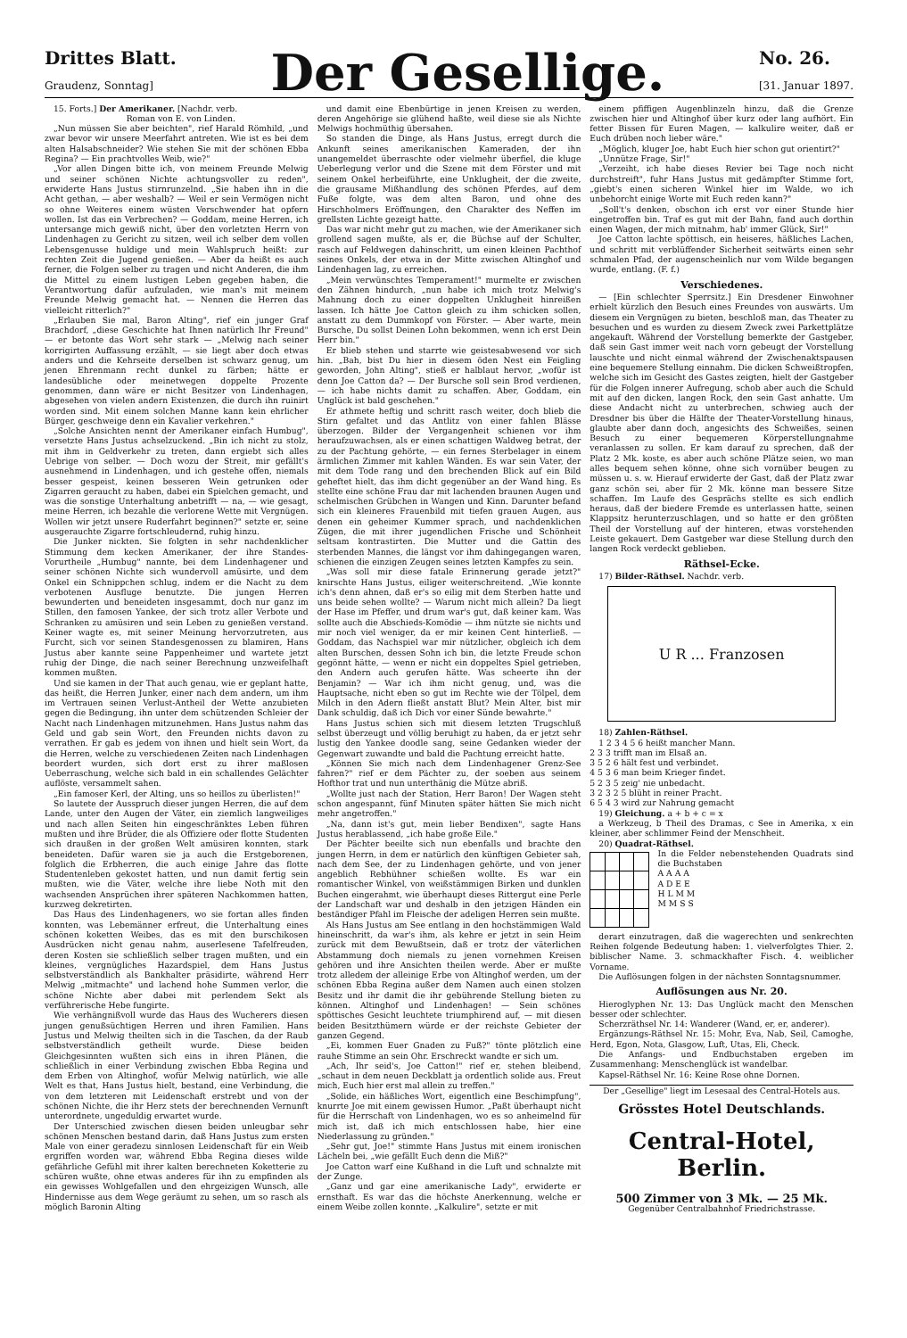Drittes Blatt.
Graudenz, Sonntag]
Der Gesellige.
No. 26.
[31. Januar 1897.
15. Forts.] Der Amerikaner. [Nachdr. verb.
Roman von E. von Linden.
„Nun müssen Sie aber beichten", rief Harald Römhild, „und zwar bevor wir unsere Meerfahrt antreten. Wie ist es bei dem alten Halsabschneider? Wie stehen Sie mit der schönen Ebba Regina? — Ein prachtvolles Weib, wie?"
„Vor allen Dingen bitte ich, von meinem Freunde Melwig und seiner schönen Nichte achtungsvoller zu reden", erwiderte Hans Justus stirnrunzelnd. „Sie haben ihn in die Acht gethan, — aber weshalb? — Weil er sein Vermögen nicht so ohne Weiteres einem wüsten Verschwender hat opfern wollen. Ist das ein Verbrechen? — Goddam, meine Herren, ich untersange mich gewiß nicht, über den vorletzten Herrn von Lindenhagen zu Gericht zu sitzen, weil ich selber dem vollen Lebensgenusse huldige und mein Wahlspruch heißt: zur rechten Zeit die Jugend genießen. — Aber da heißt es auch ferner, die Folgen selber zu tragen und nicht Anderen, die ihm die Mittel zu einem lustigen Leben gegeben haben, die Verantwortung dafür aufzuladen, wie man's mit meinem Freunde Melwig gemacht hat. — Nennen die Herren das vielleicht ritterlich?"
„Erlauben Sie mal, Baron Alting", rief ein junger Graf Brachdorf, „diese Geschichte hat Ihnen natürlich Ihr Freund" — er betonte das Wort sehr stark — „Melwig nach seiner korrigirten Auffassung erzählt, — sie liegt aber doch etwas anders und die Kehrseite derselben ist schwarz genug, um jenen Ehrenmann recht dunkel zu färben; hätte er landesübliche oder meinetwegen doppelte Prozente genommen, dann wäre er nicht Besitzer von Lindenhagen, abgesehen von vielen andern Existenzen, die durch ihn ruinirt worden sind. Mit einem solchen Manne kann kein ehrlicher Bürger, geschweige denn ein Kavalier verkehren."
„Solche Ansichten nennt der Amerikaner einfach Humbug", versetzte Hans Justus achselzuckend. „Bin ich nicht zu stolz, mit ihm in Geldverkehr zu treten, dann ergiebt sich alles Uebrige von selber. — Doch wozu der Streit, mir gefällt's ausnehmend in Lindenhagen, und ich gestehe offen, niemals besser gespeist, keinen besseren Wein getrunken oder Zigarren geraucht zu haben, dabei ein Spielchen gemacht, und was die sonstige Unterhaltung anbetrifft — na, — wie gesagt, meine Herren, ich bezahle die verlorene Wette mit Vergnügen. Wollen wir jetzt unsere Ruderfahrt beginnen?" setzte er, seine ausgerauchte Zigarre fortschleudernd, ruhig hinzu.
Die Junker nickten. Sie folgten in sehr nachdenklicher Stimmung dem kecken Amerikaner, der ihre Standes-Vorurtheile „Humbug" nannte, bei dem Lindenhagener und seiner schönen Nichte sich wundervoll amüsirte, und dem Onkel ein Schnippchen schlug, indem er die Nacht zu dem verbotenen Ausfluge benutzte. Die jungen Herren bewunderten und beneideten insgesammt, doch nur ganz im Stillen, den famosen Yankee, der sich trotz aller Verbote und Schranken zu amüsiren und sein Leben zu genießen verstand. Keiner wagte es, mit seiner Meinung hervorzutreten, aus Furcht, sich vor seinen Standesgenossen zu blamiren, Hans Justus aber kannte seine Pappenheimer und wartete jetzt ruhig der Dinge, die nach seiner Berechnung unzweifelhaft kommen mußten.
Und sie kamen in der That auch genau, wie er geplant hatte, das heißt, die Herren Junker, einer nach dem andern, um ihm im Vertrauen seinen Verlust-Antheil der Wette anzubieten gegen die Bedingung, ihn unter dem schützenden Schleier der Nacht nach Lindenhagen mitzunehmen. Hans Justus nahm das Geld und gab sein Wort, den Freunden nichts davon zu verrathen. Er gab es jedem von ihnen und hielt sein Wort, da die Herren, welche zu verschiedenen Zeiten nach Lindenhagen beordert wurden, sich dort erst zu ihrer maßlosen Ueberraschung, welche sich bald in ein schallendes Gelächter auflöste, versammelt sahen.
„Ein famoser Kerl, der Alting, uns so heillos zu überlisten!"
So lautete der Ausspruch dieser jungen Herren, die auf dem Lande, unter den Augen der Väter, ein ziemlich langweiliges und nach allen Seiten hin eingeschränktes Leben führen mußten und ihre Brüder, die als Offiziere oder flotte Studenten sich draußen in der großen Welt amüsiren konnten, stark beneideten. Dafür waren sie ja auch die Erstgeborenen, folglich die Erbherren, die auch einige Jahre das flotte Studentenleben gekostet hatten, und nun damit fertig sein mußten, wie die Väter, welche ihre liebe Noth mit den wachsenden Ansprüchen ihrer späteren Nachkommen hatten, kurzweg dekretirten.
Das Haus des Lindenhageners, wo sie fortan alles finden konnten, was Lebemänner erfreut, die Unterhaltung eines schönen koketten Weibes, das es mit den burschikosen Ausdrücken nicht genau nahm, auserlesene Tafelfreuden, deren Kosten sie schließlich selber tragen mußten, und ein kleines, vergnügliches Hazardspiel, dem Hans Justus selbstverständlich als Bankhalter präsidirte, während Herr Melwig „mitmachte" und lachend hohe Summen verlor, die schöne Nichte aber dabei mit perlendem Sekt als verführerische Hebe fungirte.
Wie verhängnißvoll wurde das Haus des Wucherers diesen jungen genußsüchtigen Herren und ihren Familien. Hans Justus und Melwig theilten sich in die Taschen, da der Raub selbstverständlich getheilt wurde. Diese beiden Gleichgesinnten wußten sich eins in ihren Plänen, die schließlich in einer Verbindung zwischen Ebba Regina und dem Erben von Altinghof, wofür Melwig natürlich, wie alle Welt es that, Hans Justus hielt, bestand, eine Verbindung, die von dem letzteren mit Leidenschaft erstrebt und von der schönen Nichte, die ihr Herz stets der berechnenden Vernunft unterordnete, ungeduldig erwartet wurde.
Der Unterschied zwischen diesen beiden unleugbar sehr schönen Menschen bestand darin, daß Hans Justus zum ersten Male von einer geradezu sinnlosen Leidenschaft für ein Weib ergriffen worden war, während Ebba Regina dieses wilde gefährliche Gefühl mit ihrer kalten berechneten Koketterie zu schüren wußte, ohne etwas anderes für ihn zu empfinden als ein gewisses Wohlgefallen und den ehrgeizigen Wunsch, alle Hindernisse aus dem Wege geräumt zu sehen, um so rasch als möglich Baronin Alting
und damit eine Ebenbürtige in jenen Kreisen zu werden, deren Angehörige sie glühend haßte, weil diese sie als Nichte Melwigs hochmüthig übersahen.
So standen die Dinge, als Hans Justus, erregt durch die Ankunft seines amerikanischen Kameraden, der ihn unangemeldet überraschte oder vielmehr überfiel, die kluge Ueberlegung verlor und die Szene mit dem Förster und mit seinem Onkel herbeiführte, eine Unklugheit, der die zweite, die grausame Mißhandlung des schönen Pferdes, auf dem Fuße folgte, was dem alten Baron, und ohne des Hirschholmers Eröffnungen, den Charakter des Neffen im grellsten Lichte gezeigt hatte.
Das war nicht mehr gut zu machen, wie der Amerikaner sich grollend sagen mußte, als er, die Büchse auf der Schulter, rasch auf Feldwegen dahinschritt, um einen kleinen Pachthof seines Onkels, der etwa in der Mitte zwischen Altinghof und Lindenhagen lag, zu erreichen.
„Mein verwünschtes Temperament!" murmelte er zwischen den Zähnen hindurch, „nun habe ich mich trotz Melwig's Mahnung doch zu einer doppelten Unklugheit hinreißen lassen. Ich hätte Joe Catton gleich zu ihm schicken sollen, anstatt zu dem Dummkopf von Förster. — Aber warte, mein Bursche, Du sollst Deinen Lohn bekommen, wenn ich erst Dein Herr bin."
Er blieb stehen und starrte wie geistesabwesend vor sich hin. „Bah, bist Du hier in diesem öden Nest ein Feigling geworden, John Alting", stieß er halblaut hervor, „wofür ist denn Joe Catton da? — Der Bursche soll sein Brod verdienen, — ich habe nichts damit zu schaffen. Aber, Goddam, ein Unglück ist bald geschehen."
Er athmete heftig und schritt rasch weiter, doch blieb die Stirn gefaltet und das Antlitz von einer fahlen Blässe überzogen. Bilder der Vergangenheit schienen vor ihm heraufzuwachsen, als er einen schattigen Waldweg betrat, der zu der Pachtung gehörte, — ein fernes Sterbelager in einem ärmlichen Zimmer mit kahlen Wänden. Es war sein Vater, der mit dem Tode rang und den brechenden Blick auf ein Bild geheftet hielt, das ihm dicht gegenüber an der Wand hing. Es stellte eine schöne Frau dar mit lachenden braunen Augen und schelmischen Grübchen in Wangen und Kinn. Darunter befand sich ein kleineres Frauenbild mit tiefen grauen Augen, aus denen ein geheimer Kummer sprach, und nachdenklichen Zügen, die mit ihrer jugendlichen Frische und Schönheit seltsam kontrastirten. Die Mutter und die Gattin des sterbenden Mannes, die längst vor ihm dahingegangen waren, schienen die einzigen Zeugen seines letzten Kampfes zu sein.
„Was soll mir diese fatale Erinnerung gerade jetzt?" knirschte Hans Justus, eiliger weiterschreitend. „Wie konnte ich's denn ahnen, daß er's so eilig mit dem Sterben hatte und uns beide sehen wollte? — Warum nicht mich allein? Da liegt der Hase im Pfeffer, und drum war's gut, daß keiner kam. Was sollte auch die Abschieds-Komödie — ihm nützte sie nichts und mir noch viel weniger, da er mir keinen Cent hinterließ. — Goddam, das Nachspiel war mir nützlicher, obgleich ich dem alten Burschen, dessen Sohn ich bin, die letzte Freude schon gegönnt hätte, — wenn er nicht ein doppeltes Spiel getrieben, den Andern auch gerufen hätte. Was scheerte ihn der Benjamin? — War ich ihm nicht genug, und, was die Hauptsache, nicht eben so gut im Rechte wie der Tölpel, dem Milch in den Adern fließt anstatt Blut? Mein Alter, bist mir Dank schuldig, daß ich Dich vor einer Sünde bewahrte."
Hans Justus schien sich mit diesem letzten Trugschluß selbst überzeugt und völlig beruhigt zu haben, da er jetzt sehr lustig den Yankee doodle sang, seine Gedanken wieder der Gegenwart zuwandte und bald die Pachtung erreicht hatte.
„Können Sie mich nach dem Lindenhagener Grenz-See fahren?" rief er dem Pächter zu, der soeben aus seinem Hofthor trat und nun unterthänig die Mütze abriß.
„Wollte just nach der Station, Herr Baron! Der Wagen steht schon angespannt, fünf Minuten später hätten Sie mich nicht mehr angetroffen."
„Na, dann ist's gut, mein lieber Bendixen", sagte Hans Justus herablassend, „ich habe große Eile."
Der Pächter beeilte sich nun ebenfalls und brachte den jungen Herrn, in dem er natürlich den künftigen Gebieter sah, nach dem See, der zu Lindenhagen gehörte, und von jener angeblich Rebhühner schießen wollte. Es war ein romantischer Winkel, von weißstämmigen Birken und dunklen Buchen eingerahmt, wie überhaupt dieses Rittergut eine Perle der Landschaft war und deshalb in den jetzigen Händen ein beständiger Pfahl im Fleische der adeligen Herren sein mußte.
Als Hans Justus am See entlang in den hochstämmigen Wald hineinschritt, da war's ihm, als kehre er jetzt in sein Heim zurück mit dem Bewußtsein, daß er trotz der väterlichen Abstammung doch niemals zu jenen vornehmen Kreisen gehören und ihre Ansichten theilen werde. Aber er mußte trotz alledem der alleinige Erbe von Altinghof werden, um der schönen Ebba Regina außer dem Namen auch einen stolzen Besitz und ihr damit die ihr gebührende Stellung bieten zu können. Altinghof und Lindenhagen! — Sein schönes spöttisches Gesicht leuchtete triumphirend auf, — mit diesen beiden Besitzthümern würde er der reichste Gebieter der ganzen Gegend.
„Ei, kommen Euer Gnaden zu Fuß?" tönte plötzlich eine rauhe Stimme an sein Ohr. Erschreckt wandte er sich um.
„Ach, Ihr seid's, Joe Catton!" rief er, stehen bleibend, „schaut in dem neuen Deckblatt ja ordentlich solide aus. Freut mich, Euch hier erst mal allein zu treffen."
„Solide, ein häßliches Wort, eigentlich eine Beschimpfung", knurrte Joe mit einem gewissen Humor. „Paßt überhaupt nicht für die Herrschaft von Lindenhagen, wo es so anheimelnd für mich ist, daß ich mich entschlossen habe, hier eine Niederlassung zu gründen."
„Sehr gut, Joe!" stimmte Hans Justus mit einem ironischen Lächeln bei, „wie gefällt Euch denn die Miß?"
Joe Catton warf eine Kußhand in die Luft und schnalzte mit der Zunge.
„Ganz und gar eine amerikanische Lady", erwiderte er ernsthaft. Es war das die höchste Anerkennung, welche er einem Weibe zollen konnte. „Kalkulire", setzte er mit
einem pfiffigen Augenblinzeln hinzu, daß die Grenze zwischen hier und Altinghof über kurz oder lang aufhört. Ein fetter Bissen für Euren Magen, — kalkulire weiter, daß er Euch drüben noch lieber wäre."
„Möglich, kluger Joe, habt Euch hier schon gut orientirt?"
„Unnütze Frage, Sir!"
„Verzeiht, ich habe dieses Revier bei Tage noch nicht durchstreift", fuhr Hans Justus mit gedämpfter Stimme fort, „giebt's einen sicheren Winkel hier im Walde, wo ich unbehorcht einige Worte mit Euch reden kann?"
„Soll't's denken, obschon ich erst vor einer Stunde hier eingetroffen bin. Traf es gut mit der Bahn, fand auch dorthin einen Wagen, der mich mitnahm, hab' immer Glück, Sir!"
Joe Catton lachte spöttisch, ein heiseres, häßliches Lachen, und schritt mit verblüffender Sicherheit seitwärts einen sehr schmalen Pfad, der augenscheinlich nur vom Wilde begangen wurde, entlang. (F. f.)
Verschiedenes.
— [Ein schlechter Sperrsitz.] Ein Dresdener Einwohner erhielt kürzlich den Besuch eines Freundes von auswärts. Um diesem ein Vergnügen zu bieten, beschloß man, das Theater zu besuchen und es wurden zu diesem Zweck zwei Parkettplätze angekauft. Während der Vorstellung bemerkte der Gastgeber, daß sein Gast immer weit nach vorn gebeugt der Vorstellung lauschte und nicht einmal während der Zwischenaktspausen eine bequemere Stellung einnahm. Die dicken Schweißtropfen, welche sich im Gesicht des Gastes zeigten, hielt der Gastgeber für die Folgen innerer Aufregung, schob aber auch die Schuld mit auf den dicken, langen Rock, den sein Gast anhatte. Um diese Andacht nicht zu unterbrechen, schwieg auch der Dresdner bis über die Hälfte der Theater-Vorstellung hinaus, glaubte aber dann doch, angesichts des Schweißes, seinen Besuch zu einer bequemeren Körperstellungnahme veranlassen zu sollen. Er kam darauf zu sprechen, daß der Platz 2 Mk. koste, es aber auch schöne Plätze seien, wo man alles bequem sehen könne, ohne sich vornüber beugen zu müssen u. s. w. Hierauf erwiderte der Gast, daß der Platz zwar ganz schön sei, aber für 2 Mk. könne man bessere Sitze schaffen. Im Laufe des Gesprächs stellte es sich endlich heraus, daß der biedere Fremde es unterlassen hatte, seinen Klappsitz herunterzuschlagen, und so hatte er den größten Theil der Vorstellung auf der hinteren, etwas vorstehenden Leiste gekauert. Dem Gastgeber war diese Stellung durch den langen Rock verdeckt geblieben.
Räthsel-Ecke.
17) Bilder-Räthsel. Nachdr. verb.
U R ... Franzosen
18) Zahlen-Räthsel.
1 2 3 4 5 6 heißt mancher Mann.
2 3 3 trifft man im Elsaß an.
3 5 2 6 hält fest und verbindet.
4 5 3 6 man beim Krieger findet.
5 2 3 5 zeig' nie unbedacht.
3 2 3 2 5 blüht in reiner Pracht.
6 5 4 3 wird zur Nahrung gemacht
19) Gleichung. a + b + c = x
a Werkzeug, b Theil des Dramas, c See in Amerika, x ein kleiner, aber schlimmer Feind der Menschheit.
20) Quadrat-Räthsel.
In die Felder nebenstehenden Quadrats sind die Buchstaben
A A A A
A D E E
H L M M
M M S S
derart einzutragen, daß die wagerechten und senkrechten Reihen folgende Bedeutung haben: 1. vielverfolgtes Thier. 2. biblischer Name. 3. schmackhafter Fisch. 4. weiblicher Vorname.
Die Auflösungen folgen in der nächsten Sonntagsnummer.
Auflösungen aus Nr. 20.
Hieroglyphen Nr. 13: Das Unglück macht den Menschen besser oder schlechter.
Scherzräthsel Nr. 14: Wanderer (Wand, er, er, anderer).
Ergänzungs-Räthsel Nr. 15: Mohr, Eva, Nab, Seil, Camoghe, Herd, Egon, Nota, Glasgow, Luft, Utas, Eli, Check.
Die Anfangs- und Endbuchstaben ergeben im Zusammenhang: Menschenglück ist wandelbar.
Kapsel-Räthsel Nr. 16: Keine Rose ohne Dornen.
Der „Gesellige" liegt im Lesesaal des Central-Hotels aus.
Grösstes Hotel Deutschlands.
Central-Hotel, Berlin.
500 Zimmer von 3 Mk. — 25 Mk.
Gegenüber Centralbahnhof Friedrichstrasse.